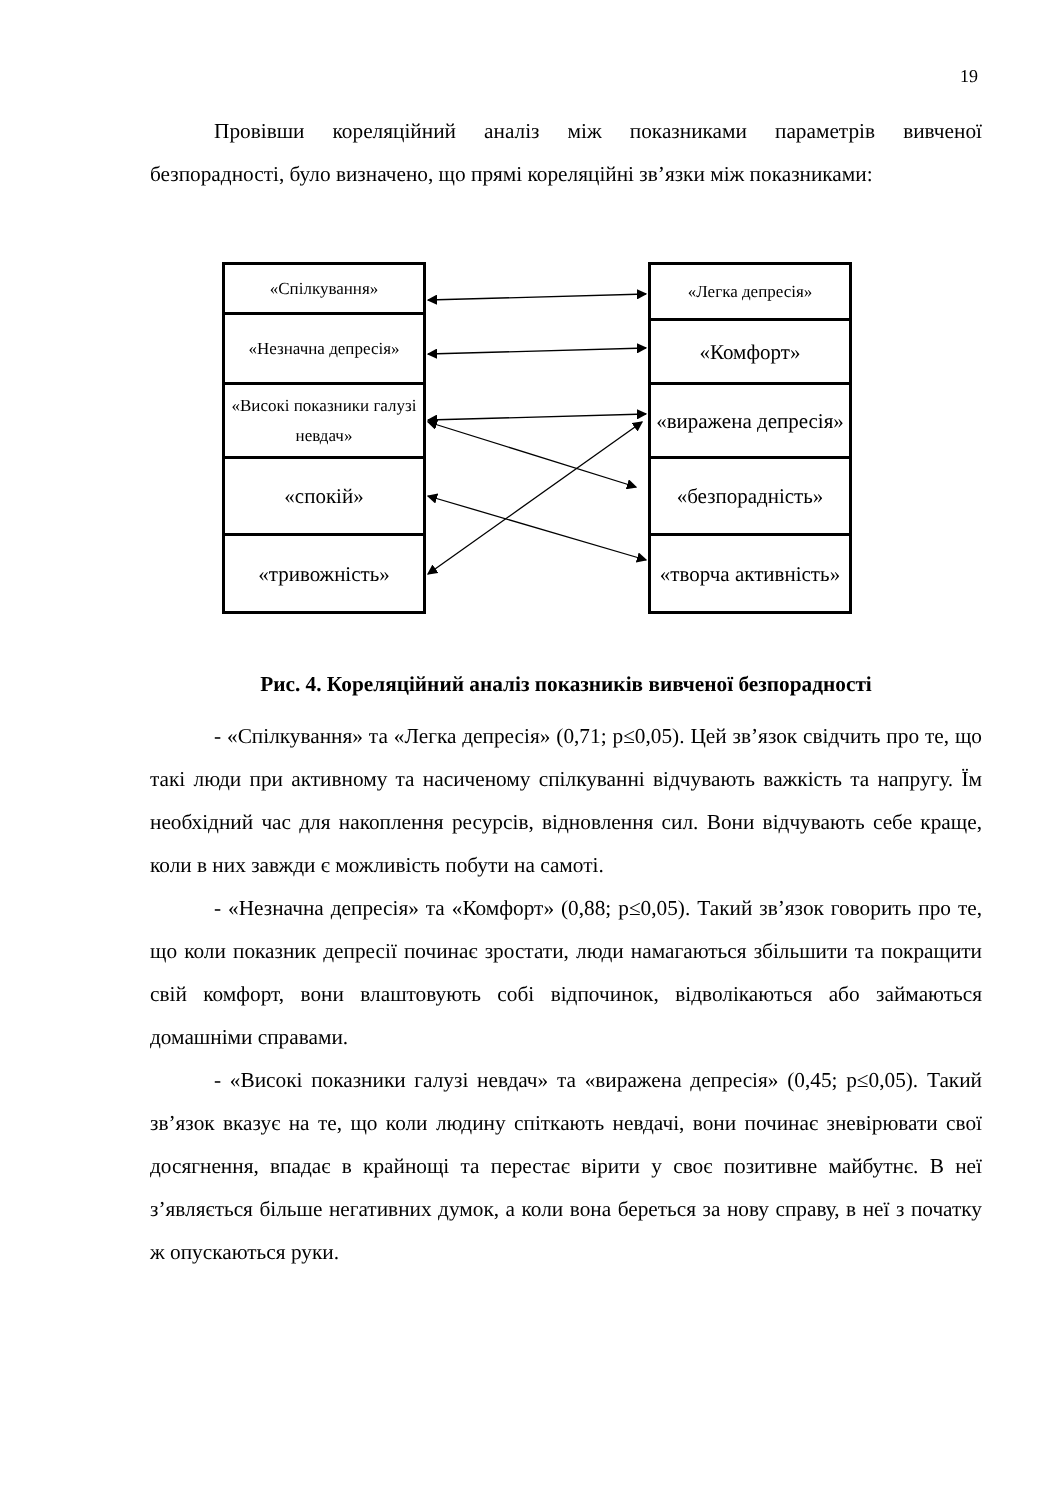19
Провівши кореляційний аналіз між показниками параметрів вивченої безпорадності, було визначено, що прямі кореляційні зв’язки між показниками:
«Спілкування»
«Незначна депресія»
«Високі показники галузі невдач»
«спокій»
«тривожність»
«Легка депресія»
«Комфорт»
«виражена депресія»
«безпорадність»
«творча активність»
Рис. 4. Кореляційний аналіз показників вивченої безпорадності
- «Спілкування» та «Легка депресія» (0,71; р≤0,05). Цей зв’язок свідчить про те, що такі люди при активному та насиченому спілкуванні відчувають важкість та напругу. Їм необхідний час для накоплення ресурсів, відновлення сил. Вони відчувають себе краще, коли в них завжди є можливість побути на самоті.
- «Незначна депресія» та «Комфорт» (0,88; р≤0,05). Такий зв’язок говорить про те, що коли показник депресії починає зростати, люди намагаються збільшити та покращити свій комфорт, вони влаштовують собі відпочинок, відволікаються або займаються домашніми справами.
- «Високі показники галузі невдач» та «виражена депресія» (0,45; р≤0,05). Такий зв’язок вказує на те, що коли людину спіткають невдачі, вони починає зневірювати свої досягнення, впадає в крайнощі та перестає вірити у своє позитивне майбутнє. В неї з’являється більше негативних думок, а коли вона береться за нову справу, в неї з початку ж опускаються руки.